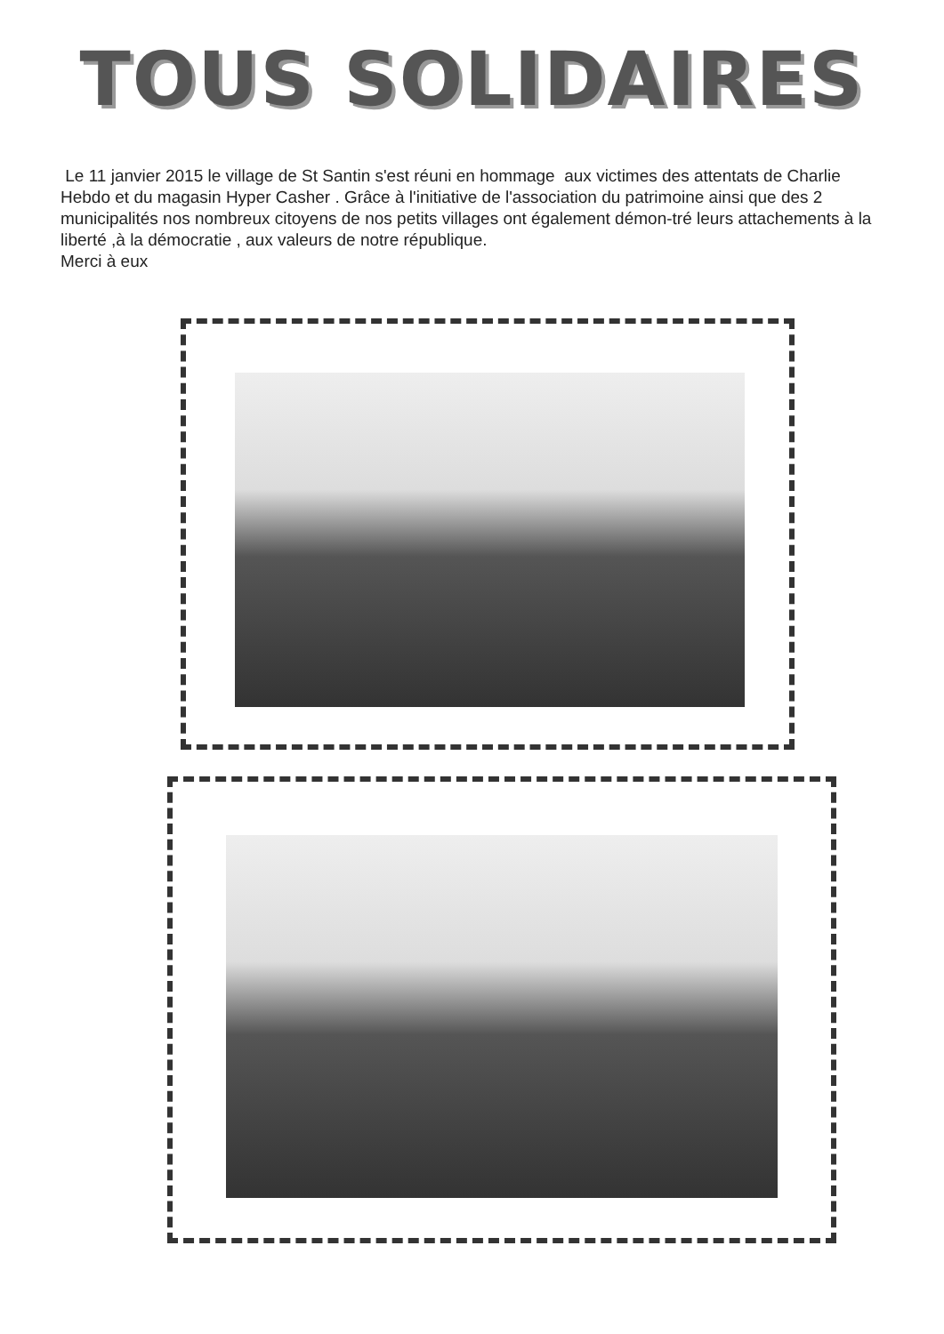TOUS SOLIDAIRES
Le 11 janvier 2015 le village de St Santin s'est réuni en hommage aux victimes des attentats de Charlie Hebdo et du magasin Hyper Casher . Grâce à l'initiative de l'association du patrimoine ainsi que des 2 municipalités nos nombreux citoyens de nos petits villages ont également démon-tré leurs attachements à la liberté ,à la démocratie , aux valeurs de notre république.
Merci à eux